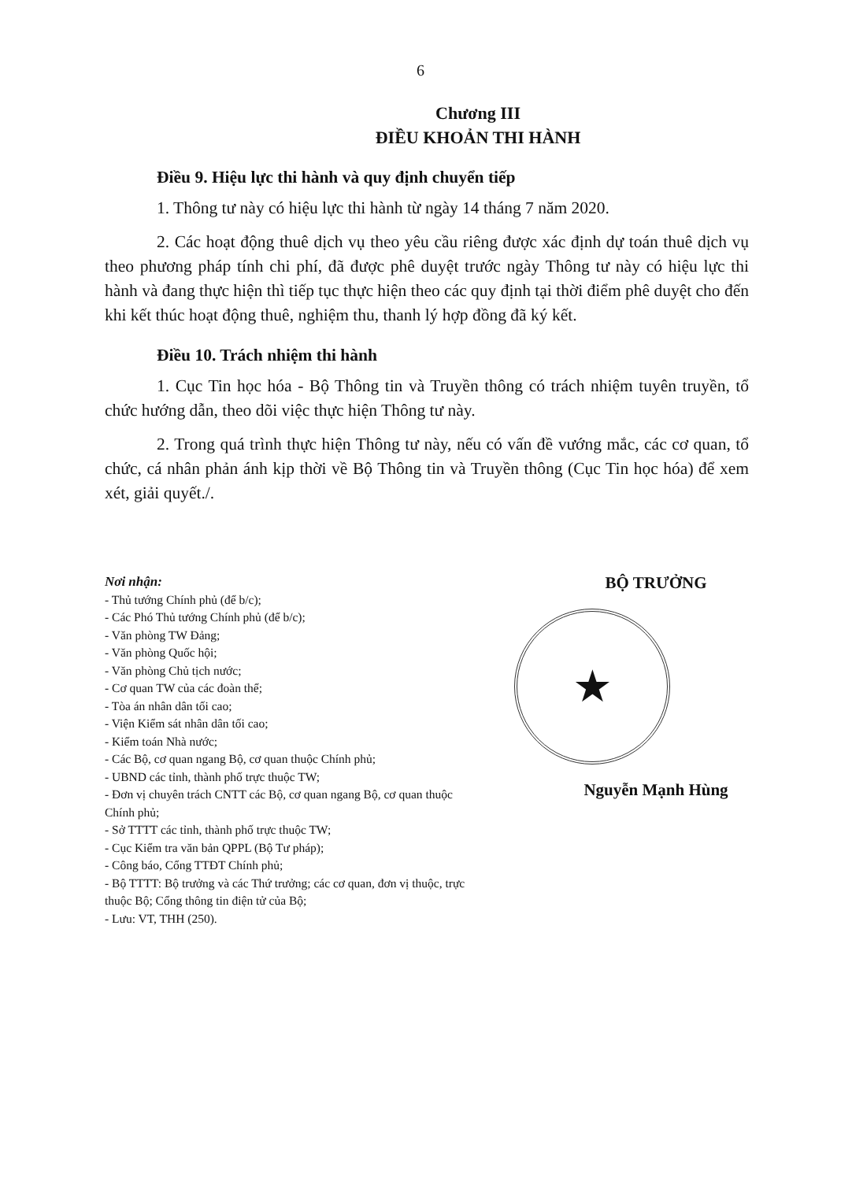6
Chương III
ĐIỀU KHOẢN THI HÀNH
Điều 9. Hiệu lực thi hành và quy định chuyển tiếp
1. Thông tư này có hiệu lực thi hành từ ngày 14 tháng 7 năm 2020.
2. Các hoạt động thuê dịch vụ theo yêu cầu riêng được xác định dự toán thuê dịch vụ theo phương pháp tính chi phí, đã được phê duyệt trước ngày Thông tư này có hiệu lực thi hành và đang thực hiện thì tiếp tục thực hiện theo các quy định tại thời điểm phê duyệt cho đến khi kết thúc hoạt động thuê, nghiệm thu, thanh lý hợp đồng đã ký kết.
Điều 10. Trách nhiệm thi hành
1. Cục Tin học hóa - Bộ Thông tin và Truyền thông có trách nhiệm tuyên truyền, tổ chức hướng dẫn, theo dõi việc thực hiện Thông tư này.
2. Trong quá trình thực hiện Thông tư này, nếu có vấn đề vướng mắc, các cơ quan, tổ chức, cá nhân phản ánh kịp thời về Bộ Thông tin và Truyền thông (Cục Tin học hóa) để xem xét, giải quyết./.
Nơi nhận:
- Thủ tướng Chính phủ (để b/c);
- Các Phó Thủ tướng Chính phủ (để b/c);
- Văn phòng TW Đảng;
- Văn phòng Quốc hội;
- Văn phòng Chủ tịch nước;
- Cơ quan TW của các đoàn thể;
- Tòa án nhân dân tối cao;
- Viện Kiểm sát nhân dân tối cao;
- Kiểm toán Nhà nước;
- Các Bộ, cơ quan ngang Bộ, cơ quan thuộc Chính phủ;
- UBND các tỉnh, thành phố trực thuộc TW;
- Đơn vị chuyên trách CNTT các Bộ, cơ quan ngang Bộ, cơ quan thuộc Chính phủ;
- Sở TTTT các tỉnh, thành phố trực thuộc TW;
- Cục Kiểm tra văn bản QPPL (Bộ Tư pháp);
- Công báo, Cổng TTĐT Chính phủ;
- Bộ TTTT: Bộ trưởng và các Thứ trưởng; các cơ quan, đơn vị thuộc, trực thuộc Bộ; Cổng thông tin điện tử của Bộ;
- Lưu: VT, THH (250).
BỘ TRƯỞNG
★
Nguyễn Mạnh Hùng